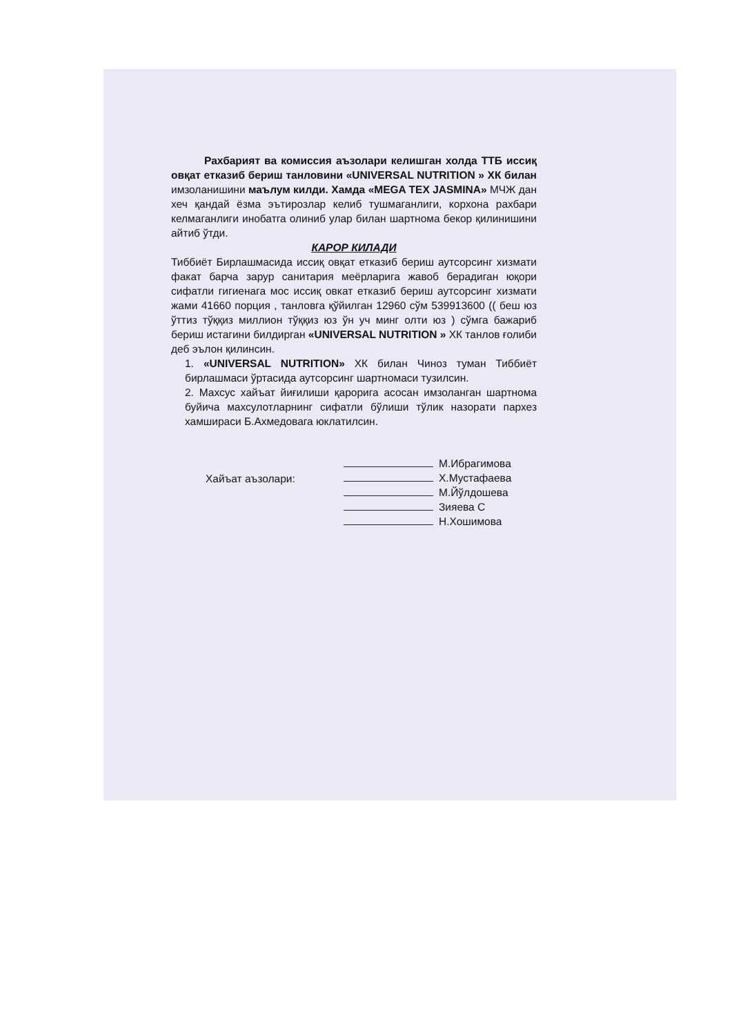Рахбарият ва комиссия аъзолари келишган холда ТТБ иссиқ овқат етказиб бериш танловини «UNIVERSAL NUTRITION » ХК билан имзоланишини маълум килди. Хамда «MEGA TEX JASMINA» МЧЖ дан хеч қандай ёзма эътирозлар келиб тушмаганлиги, корхона рахбари келмаганлиги инобатга олиниб улар билан шартнома бекор қилинишини айтиб ўтди.
КАРОР КИЛАДИ
Тиббиёт Бирлашмасида иссиқ овқат етказиб бериш аутсорсинг хизмати факат барча зарур санитария меёрларига жавоб берадиган юқори сифатли гигиенага мос иссиқ овкат етказиб бериш аутсорсинг хизмати жами 41660 порция , танловга қўйилган 12960 сўм 539913600 (( беш юз ўттиз тўққиз миллион тўққиз юз ўн уч минг олти юз ) сўмга бажариб бериш истагини билдирган «UNIVERSAL NUTRITION » ХК танлов ғолиби деб эълон қилинсин.
1. «UNIVERSAL NUTRITION» ХК билан Чиноз туман Тиббиёт бирлашмаси ўртасида аутсорсинг шартномаси тузилсин.
2. Махсус хайъат йиғилиши қарорига асосан имзоланган шартнома буйича махсулотларнинг сифатли бўлиши тўлик назорати пархез хамшираси Б.Ахмедовага юклатилсин.
Хайъат аъзолари:
М.Ибрагимова
Х.Мустафаева
М.Йўлдошева
Зияева С
Н.Хошимова